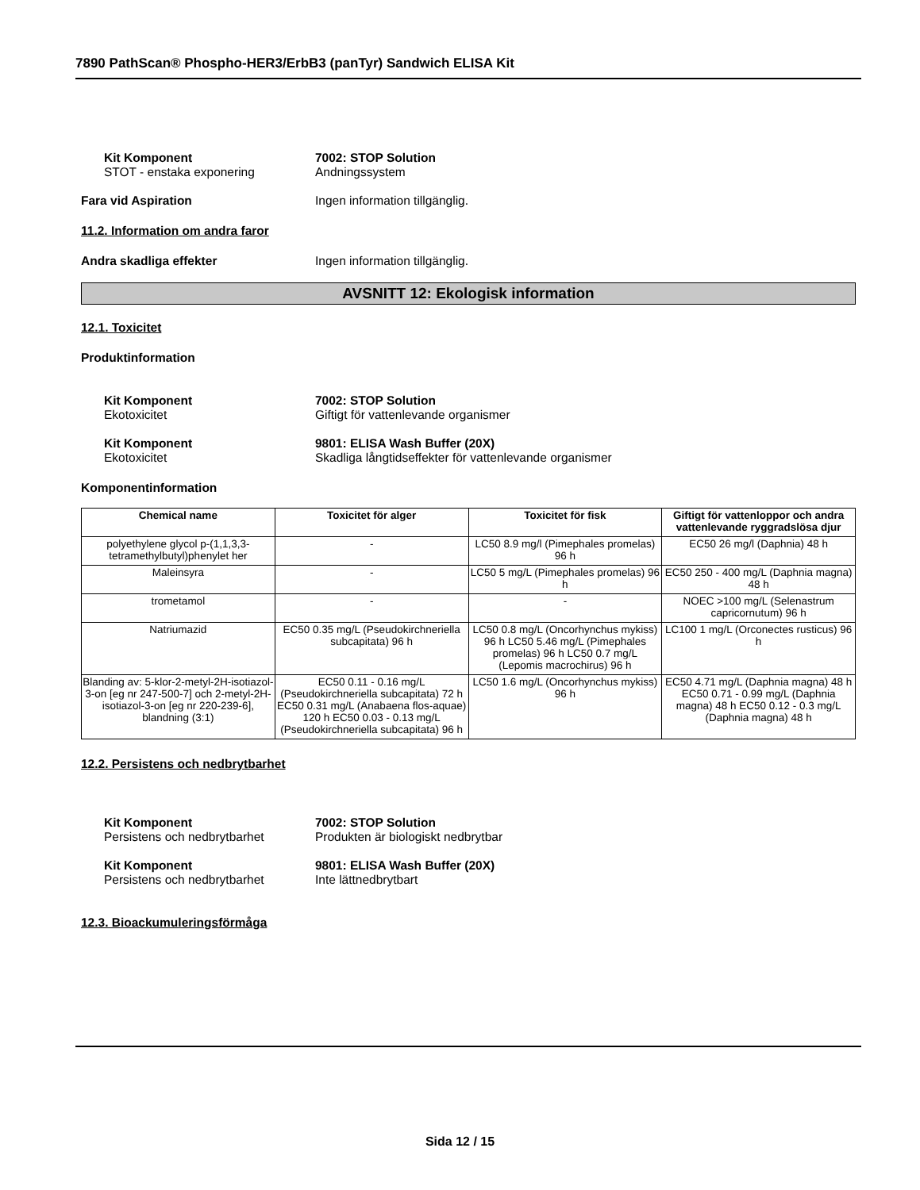7890 PathScan® Phospho-HER3/ErbB3 (panTyr) Sandwich ELISA Kit
Kit Komponent
STOT - enstaka exponering
7002: STOP Solution
Andningssystem
Fara vid Aspiration Ingen information tillgänglig.
11.2. Information om andra faror
Andra skadliga effekter Ingen information tillgänglig.
AVSNITT 12: Ekologisk information
12.1. Toxicitet
Produktinformation
Kit Komponent
Ekotoxicitet
7002: STOP Solution
Giftigt för vattenlevande organismer
Kit Komponent
Ekotoxicitet
9801: ELISA Wash Buffer (20X)
Skadliga långtidseffekter för vattenlevande organismer
Komponentinformation
| Chemical name | Toxicitet för alger | Toxicitet för fisk | Giftigt för vattenloppor och andra vattenlevande ryggradslösa djur |
| --- | --- | --- | --- |
| polyethylene glycol p-(1,1,3,3-tetramethylbutyl)phenylet her | - | LC50 8.9 mg/l (Pimephales promelas) 96 h | EC50 26 mg/l (Daphnia) 48 h |
| Maleinsyra | - | LC50 5 mg/L (Pimephales promelas) 96 h | EC50 250 - 400 mg/L (Daphnia magna) 48 h |
| trometamol | - | - | NOEC >100 mg/L (Selenastrum capricornutum) 96 h |
| Natriumazid | EC50 0.35 mg/L (Pseudokirchneriella subcapitata) 96 h | LC50 0.8 mg/L (Oncorhynchus mykiss) 96 h LC50 5.46 mg/L (Pimephales promelas) 96 h LC50 0.7 mg/L (Lepomis macrochirus) 96 h | LC100 1 mg/L (Orconectes rusticus) 96 h |
| Blanding av: 5-klor-2-metyl-2H-isotiazol-3-on [eg nr 247-500-7] och 2-metyl-2H-isotiazol-3-on [eg nr 220-239-6], blandning (3:1) | EC50 0.11 - 0.16 mg/L (Pseudokirchneriella subcapitata) 72 h EC50 0.31 mg/L (Anabaena flos-aquae) 120 h EC50 0.03 - 0.13 mg/L (Pseudokirchneriella subcapitata) 96 h | LC50 1.6 mg/L (Oncorhynchus mykiss) 96 h | EC50 4.71 mg/L (Daphnia magna) 48 h EC50 0.71 - 0.99 mg/L (Daphnia magna) 48 h EC50 0.12 - 0.3 mg/L (Daphnia magna) 48 h |
12.2. Persistens och nedbrytbarhet
Kit Komponent
Persistens och nedbrytbarhet
7002: STOP Solution
Produkten är biologiskt nedbrytbar
Kit Komponent
Persistens och nedbrytbarhet
9801: ELISA Wash Buffer (20X)
Inte lättnedbrytbart
12.3. Bioackumuleringsförmåga
Sida 12 / 15